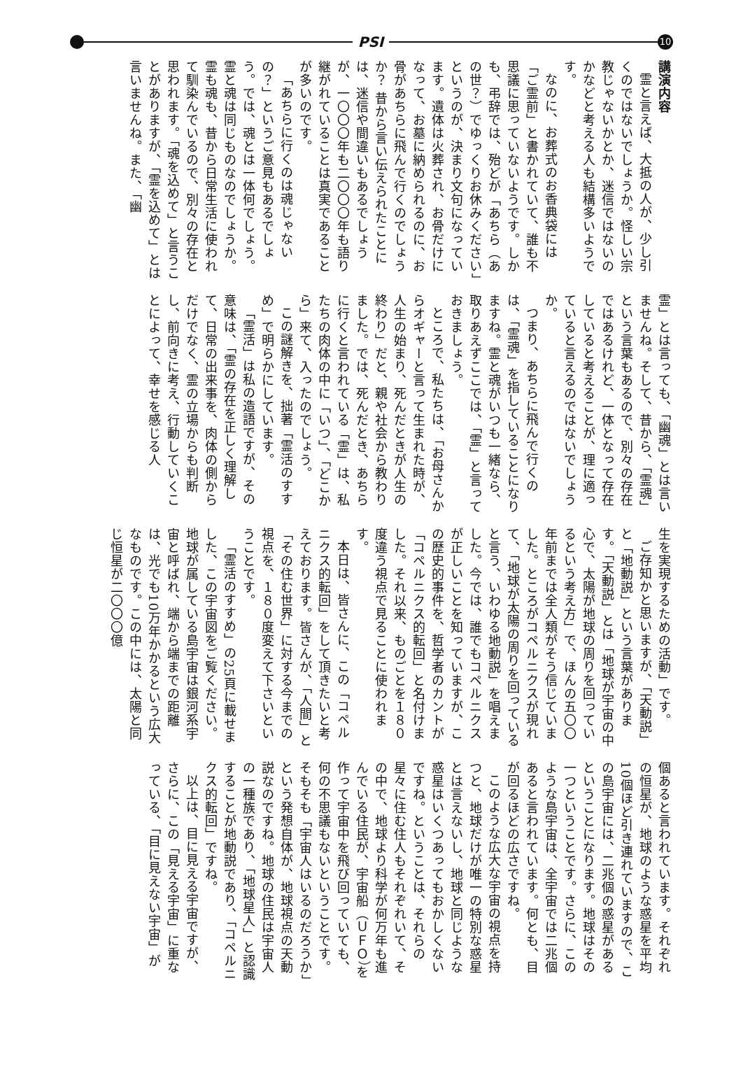PSI
10
講演内容
霊と言えば、大抵の人が、少し引くのではないでしょうか。怪しい宗教じゃないかとか、迷信ではないのかなどと考える人も結構多いようです。
なのに、お葬式のお香典袋には「ご霊前」と書かれていて、誰も不思議に思っていないようです。しかも、弔辞では、殆どが「あちら（あの世？）でゆっくりお休みください」というのが、決まり文句になっています。遺体は火葬され、お骨だけになって、お墓に納められるのに、お骨があちらに飛んで行くのでしょうか？ 昔から言い伝えられたことには、迷信や間違いもあるでしょうが、一〇〇〇年も二〇〇〇年も語り継がれていることは真実であることが多いのです。
「あちらに行くのは魂じゃないの？」というご意見もあるでしょう。では、魂とは一体何でしょう。霊と魂は同じものなのでしょうか。霊も魂も、昔から日常生活に使われて馴染んでいるので、別々の存在と思われます。「魂を込めて」と言うことがありますが、「霊を込めて」とは言いませんね。また、「幽
霊」とは言っても、「幽魂」とは言いませんね。そして、昔から、「霊魂」という言葉もあるので、別々の存在ではあるけれど、一体となって存在していると考えることが、理に適っていると言えるのではないでしょうか。
つまり、あちらに飛んで行くのは、「霊魂」を指していることになりますね。霊と魂がいつも一緒なら、取りあえずここでは、「霊」と言っておきましょう。
ところで、私たちは、「お母さんからオギャーと言って生まれた時が、人生の始まり、死んだときが人生の終わり」だと、親や社会から教わりました。では、死んだとき、あちらに行くと言われている「霊」は、私たちの肉体の中に「いつ」、「どこから」来て、入ったのでしょう。
この謎解きを、拙著「霊活のすすめ」で明らかにしています。
「霊活」は私の造語ですが、その意味は、「霊の存在を正しく理解して、日常の出来事を、肉体の側からだけでなく、霊の立場からも判断し、前向きに考え、行動していくことによって、幸せを感じる人
生を実現するための活動」です。
ご存知かと思いますが、「天動説」と「地動説」という言葉があります。「天動説」とは「地球が宇宙の中心で、太陽が地球の周りを回っているという考え方」で、ほんの五〇〇年前までは全人類がそう信じていました。ところがコペルニクスが現れて、「地球が太陽の周りを回っていると言う、いわゆる地動説」を唱えました。今では、誰でもコペルニクスが正しいことを知っていますが、この歴史的事件を、哲学者のカントが「コペルニクス的転回」と名付けました。それ以来、ものごとを１８０度違う視点で見ることに使われます。
本日は、皆さんに、この「コペルニクス的転回」をして頂きたいと考えております。皆さんが、「人間」と「その住む世界」に対する今までの視点を、１８０度変えて下さいということです。
「霊活のすすめ」の25頁に載せました、この宇宙図をご覧ください。地球が属している島宇宙は銀河系宇宙と呼ばれ、端から端までの距離は、光でも10万年かかるという広大なものです。この中には、太陽と同じ恒星が二〇〇〇億
個あると言われています。それぞれの恒星が、地球のような惑星を平均10個ほど引き連れていますので、この島宇宙には、二兆個の惑星があるということになります。地球はその一つということです。さらに、このような島宇宙は、全宇宙では二兆個あると言われています。何とも、目が回るほどの広さですね。
このような広大な宇宙の視点を持つと、地球だけが唯一の特別な惑星とは言えないし、地球と同じような惑星はいくつあってもおかしくないですね。ということは、それらの星々に住む住人もそれぞれいて、その中で、地球より科学が何万年も進んでいる住民が、宇宙船（ＵＦＯ）を作って宇宙中を飛び回っていても、何の不思議もないということです。そもそも「宇宙人はいるのだろうか」という発想自体が、地球視点の天動説なのですね。地球の住民は宇宙人の一種族であり、「地球星人」と認識することが地動説であり、「コペルニクス的転回」ですね。
以上は、目に見える宇宙ですが、さらに、この「見える宇宙」に重なっている、「目に見えない宇宙」が